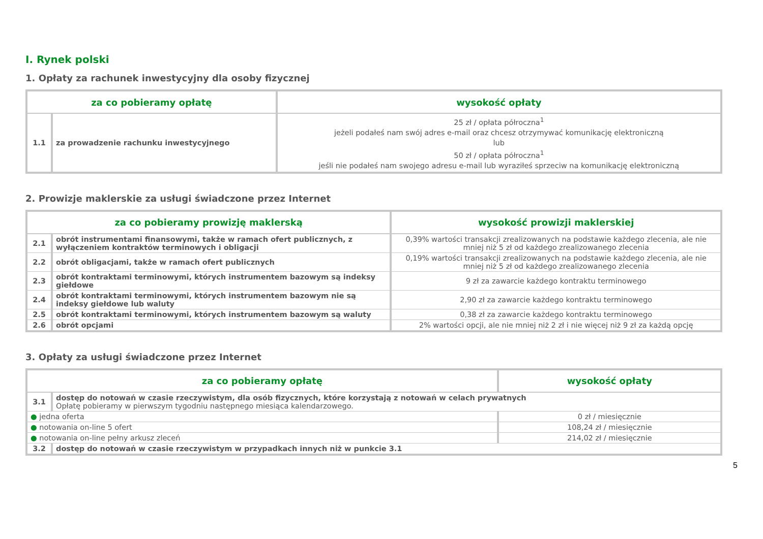I. Rynek polski
1. Opłaty za rachunek inwestycyjny dla osoby fizycznej
| za co pobieramy opłatę | | wysokość opłaty |
| --- | --- | --- |
| 1.1 | za prowadzenie rachunku inwestycyjnego | 25 zł / opłata półroczna<sup>1</sup> jeżeli podałeś nam swój adres e-mail oraz chcesz otrzymywać komunikację elektroniczną lub 50 zł / opłata półroczna<sup>1</sup> jeśli nie podałeś nam swojego adresu e-mail lub wyraziłeś sprzeciw na komunikację elektroniczną |
2. Prowizje maklerskie za usługi świadczone przez Internet
| za co pobieramy prowizję maklerską | | wysokość prowizji maklerskiej |
| --- | --- | --- |
| 2.1 | obrót instrumentami finansowymi, także w ramach ofert publicznych, z wyłączeniem kontraktów terminowych i obligacji | 0,39% wartości transakcji zrealizowanych na podstawie każdego zlecenia, ale nie mniej niż 5 zł od każdego zrealizowanego zlecenia |
| 2.2 | obrót obligacjami, także w ramach ofert publicznych | 0,19% wartości transakcji zrealizowanych na podstawie każdego zlecenia, ale nie mniej niż 5 zł od każdego zrealizowanego zlecenia |
| 2.3 | obrót kontraktami terminowymi, których instrumentem bazowym są indeksy giełdowe | 9 zł za zawarcie każdego kontraktu terminowego |
| 2.4 | obrót kontraktami terminowymi, których instrumentem bazowym nie są indeksy giełdowe lub waluty | 2,90 zł za zawarcie każdego kontraktu terminowego |
| 2.5 | obrót kontraktami terminowymi, których instrumentem bazowym są waluty | 0,38 zł za zawarcie każdego kontraktu terminowego |
| 2.6 | obrót opcjami | 2% wartości opcji, ale nie mniej niż 2 zł i nie więcej niż 9 zł za każdą opcję |
3. Opłaty za usługi świadczone przez Internet
| za co pobieramy opłatę | | wysokość opłaty |
| --- | --- | --- |
| 3.1 | dostęp do notowań w czasie rzeczywistym, dla osób fizycznych, które korzystają z notowań w celach prywatnych Opłatę pobieramy w pierwszym tygodniu następnego miesiąca kalendarzowego. | |
| ● jedna oferta | | 0 zł / miesięcznie |
| ● notowania on-line 5 ofert | | 108,24 zł / miesięcznie |
| ● notowania on-line pełny arkusz zleceń | | 214,02 zł / miesięcznie |
| 3.2 | dostęp do notowań w czasie rzeczywistym w przypadkach innych niż w punkcie 3.1 | |
5